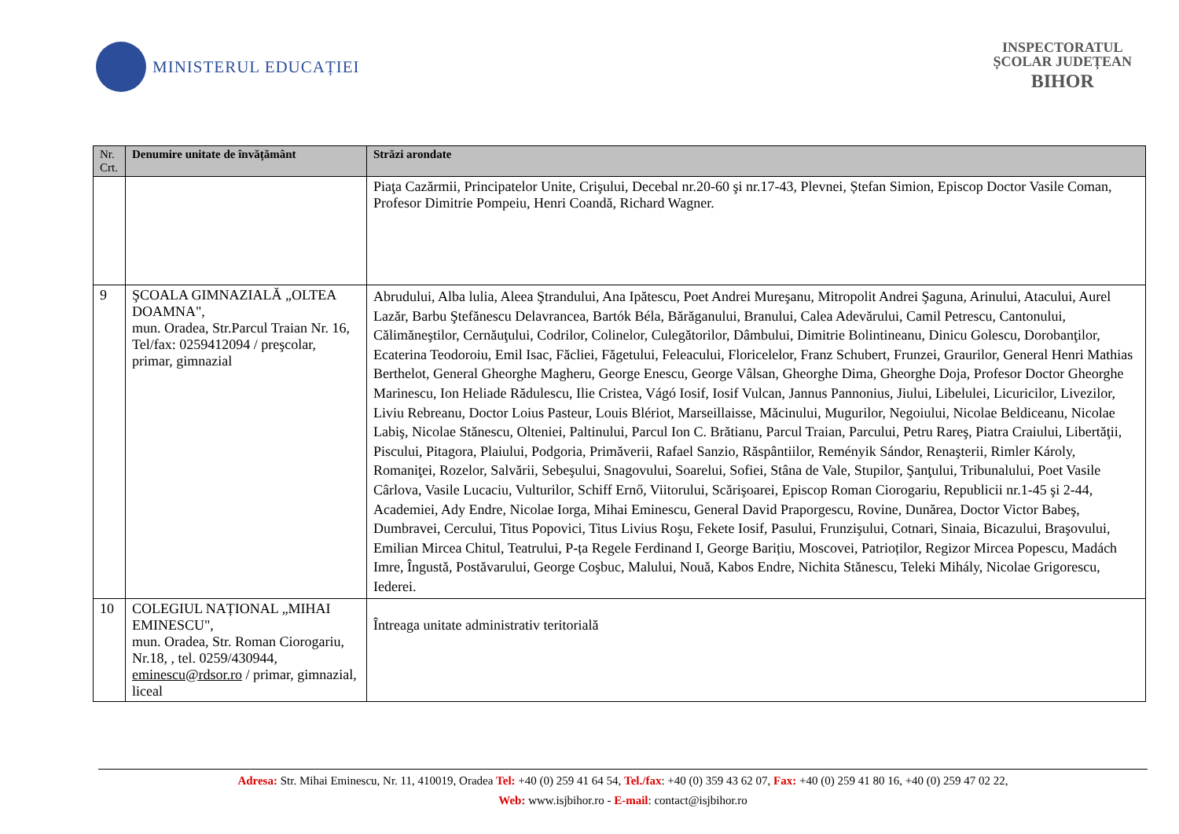MINISTERUL EDUCAȚIEI
INSPECTORATUL
ȘCOLAR JUDEȚEAN
BIHOR
| Nr. Crt. | Denumire unitate de învățământ | Străzi arondate |
| --- | --- | --- |
| | | Piaţa Cazărmii, Principatelor Unite, Crişului, Decebal nr.20-60 şi nr.17-43, Plevnei, Ștefan Simion, Episcop Doctor Vasile Coman, Profesor Dimitrie Pompeiu, Henri Coandă, Richard Wagner. |
| 9 | ŞCOALA GIMNAZIALĂ „OLTEA DOAMNA", mun. Oradea, Str.Parcul Traian Nr. 16, Tel/fax: 0259412094 / preşcolar, primar, gimnazial | Abrudului, Alba lulia, Aleea Ştrandului, Ana Ipătescu, Poet Andrei Mureşanu, Mitropolit Andrei Şaguna, Arinului, Atacului, Aurel Lazăr, Barbu Ştefănescu Delavrancea, Bartók Béla, Bărăganului, Branului, Calea Adevărului, Camil Petrescu, Cantonului, Călimăneştilor, Cernăuţului, Codrilor, Colinelor, Culegătorilor, Dâmbului, Dimitrie Bolintineanu, Dinicu Golescu, Dorobanţilor, Ecaterina Teodoroiu, Emil Isac, Făcliei, Făgetului, Feleacului, Floricelelor, Franz Schubert, Frunzei, Graurilor, General Henri Mathias Berthelot, General Gheorghe Magheru, George Enescu, George Vâlsan, Gheorghe Dima, Gheorghe Doja, Profesor Doctor Gheorghe Marinescu, Ion Heliade Rădulescu, Ilie Cristea, Vágó Iosif, Iosif Vulcan, Jannus Pannonius, Jiului, Libelulei, Licuricilor, Livezilor, Liviu Rebreanu, Doctor Loius Pasteur, Louis Blériot, Marseillaisse, Măcinului, Mugurilor, Negoiului, Nicolae Beldiceanu, Nicolae Labiş, Nicolae Stănescu, Olteniei, Paltinului, Parcul Ion C. Brătianu, Parcul Traian, Parcului, Petru Rareş, Piatra Craiului, Libertăţii, Piscului, Pitagora, Plaiului, Podgoria, Primăverii, Rafael Sanzio, Răspântiilor, Reményik Sándor, Renaşterii, Rimler Károly, Romaniţei, Rozelor, Salvării, Sebeşului, Snagovului, Soarelui, Sofiei, Stâna de Vale, Stupilor, Şanţului, Tribunalului, Poet Vasile Cârlova, Vasile Lucaciu, Vulturilor, Schiff Ernő, Viitorului, Scărişoarei, Episcop Roman Ciorogariu, Republicii nr.1-45 şi 2-44, Academiei, Ady Endre, Nicolae Iorga, Mihai Eminescu, General David Praporgescu, Rovine, Dunărea, Doctor Victor Babeş, Dumbravei, Cercului, Titus Popovici, Titus Livius Roşu, Fekete Iosif, Pasului, Frunzişului, Cotnari, Sinaia, Bicazului, Braşovului, Emilian Mircea Chitul, Teatrului, P-ța Regele Ferdinand I, George Barițiu, Moscovei, Patrioților, Regizor Mircea Popescu, Madách Imre, Îngustă, Postăvarului, George Coşbuc, Malului, Nouă, Kabos Endre, Nichita Stănescu, Teleki Mihály, Nicolae Grigorescu, Iederei. |
| 10 | COLEGIUL NAȚIONAL „MIHAI EMINESCU", mun. Oradea, Str. Roman Ciorogariu, Nr.18, , tel. 0259/430944, eminescu@rdsor.ro / primar, gimnazial, liceal | Întreaga unitate administrativ teritorială |
Adresa: Str. Mihai Eminescu, Nr. 11, 410019, Oradea Tel: +40 (0) 259 41 64 54, Tel./fax: +40 (0) 359 43 62 07, Fax: +40 (0) 259 41 80 16, +40 (0) 259 47 02 22,
Web: www.isjbihor.ro - E-mail: contact@isjbihor.ro